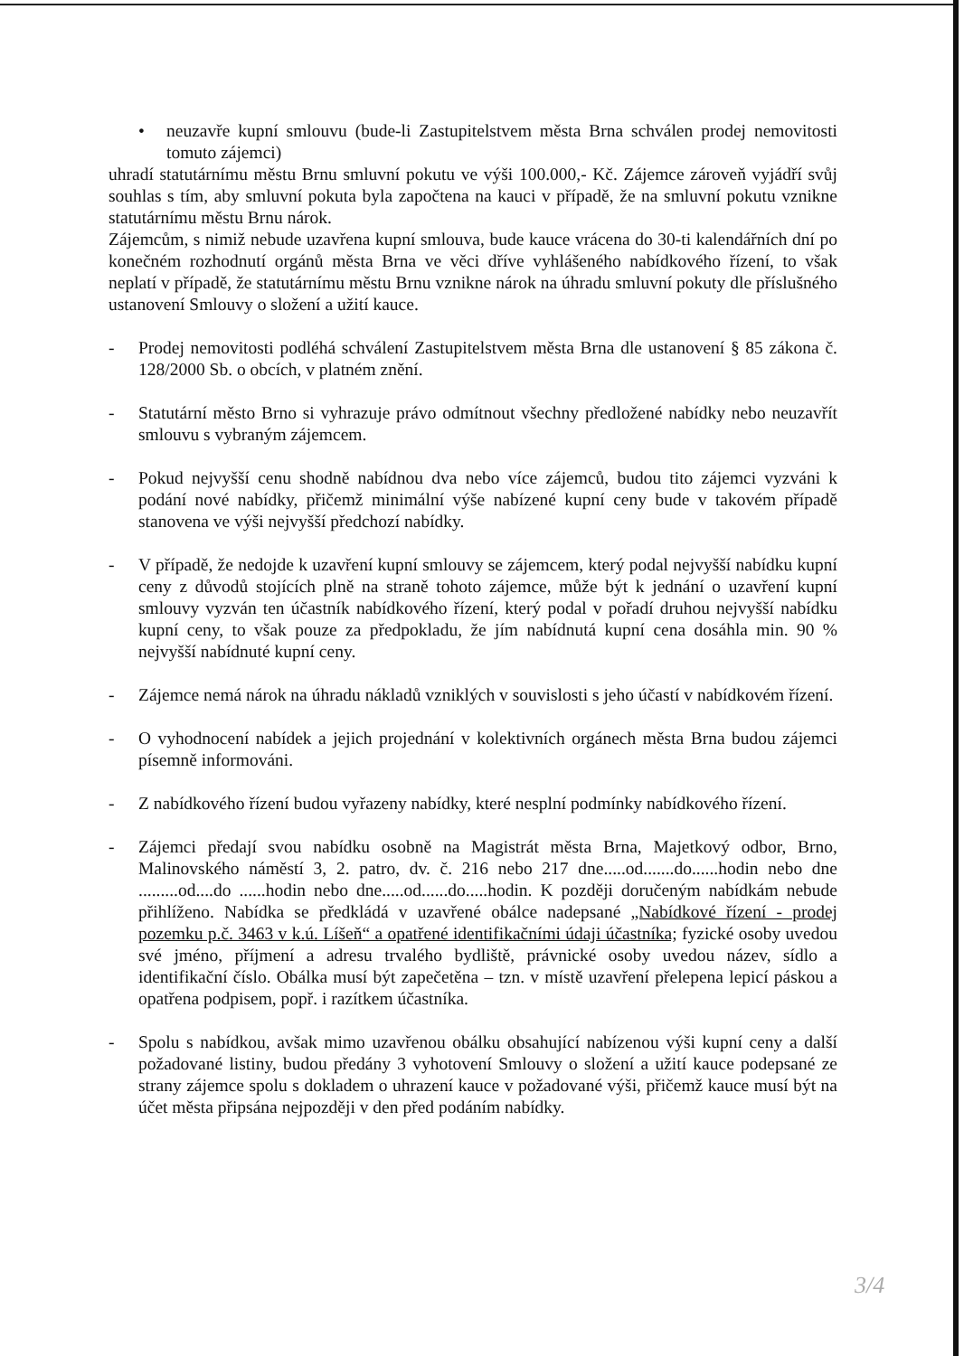• neuzavře kupní smlouvu (bude-li Zastupitelstvem města Brna schválen prodej nemovitosti tomuto zájemci)
uhradí statutárnímu městu Brnu smluvní pokutu ve výši 100.000,- Kč. Zájemce zároveň vyjádří svůj souhlas s tím, aby smluvní pokuta byla započtena na kauci v případě, že na smluvní pokutu vznikne statutárnímu městu Brnu nárok.
Zájemcům, s nimiž nebude uzavřena kupní smlouva, bude kauce vrácena do 30-ti kalendářních dní po konečném rozhodnutí orgánů města Brna ve věci dříve vyhlášeného nabídkového řízení, to však neplatí v případě, že statutárnímu městu Brnu vznikne nárok na úhradu smluvní pokuty dle příslušného ustanovení Smlouvy o složení a užití kauce.
- Prodej nemovitosti podléhá schválení Zastupitelstvem města Brna dle ustanovení § 85 zákona č. 128/2000 Sb. o obcích, v platném znění.
- Statutární město Brno si vyhrazuje právo odmítnout všechny předložené nabídky nebo neuzavřít smlouvu s vybraným zájemcem.
- Pokud nejvyšší cenu shodně nabídnou dva nebo více zájemců, budou tito zájemci vyzváni k podání nové nabídky, přičemž minimální výše nabízené kupní ceny bude v takovém případě stanovena ve výši nejvyšší předchozí nabídky.
- V případě, že nedojde k uzavření kupní smlouvy se zájemcem, který podal nejvyšší nabídku kupní ceny z důvodů stojících plně na straně tohoto zájemce, může být k jednání o uzavření kupní smlouvy vyzván ten účastník nabídkového řízení, který podal v pořadí druhou nejvyšší nabídku kupní ceny, to však pouze za předpokladu, že jím nabídnutá kupní cena dosáhla min. 90 % nejvyšší nabídnuté kupní ceny.
- Zájemce nemá nárok na úhradu nákladů vzniklých v souvislosti s jeho účastí v nabídkovém řízení.
- O vyhodnocení nabídek a jejich projednání v kolektivních orgánech města Brna budou zájemci písemně informováni.
- Z nabídkového řízení budou vyřazeny nabídky, které nesplní podmínky nabídkového řízení.
- Zájemci předají svou nabídku osobně na Magistrát města Brna, Majetkový odbor, Brno, Malinovského náměstí 3, 2. patro, dv. č. 216 nebo 217 dne.....od.......do......hodin nebo dne .........od....do ......hodin nebo dne.....od......do.....hodin. K později doručeným nabídkám nebude přihlíženo. Nabídka se předkládá v uzavřené obálce nadepsané „Nabídkové řízení - prodej pozemku p.č. 3463 v k.ú. Líšeň“ a opatřené identifikačními údaji účastníka; fyzické osoby uvedou své jméno, příjmení a adresu trvalého bydliště, právnické osoby uvedou název, sídlo a identifikační číslo. Obálka musí být zapečetěna – tzn. v místě uzavření přelepena lepicí páskou a opatřena podpisem, popř. i razítkem účastníka.
- Spolu s nabídkou, avšak mimo uzavřenou obálku obsahující nabízenou výši kupní ceny a další požadované listiny, budou předány 3 vyhotovení Smlouvy o složení a užití kauce podepsané ze strany zájemce spolu s dokladem o uhrazení kauce v požadované výši, přičemž kauce musí být na účet města připsána nejpozději v den před podáním nabídky.
3/4